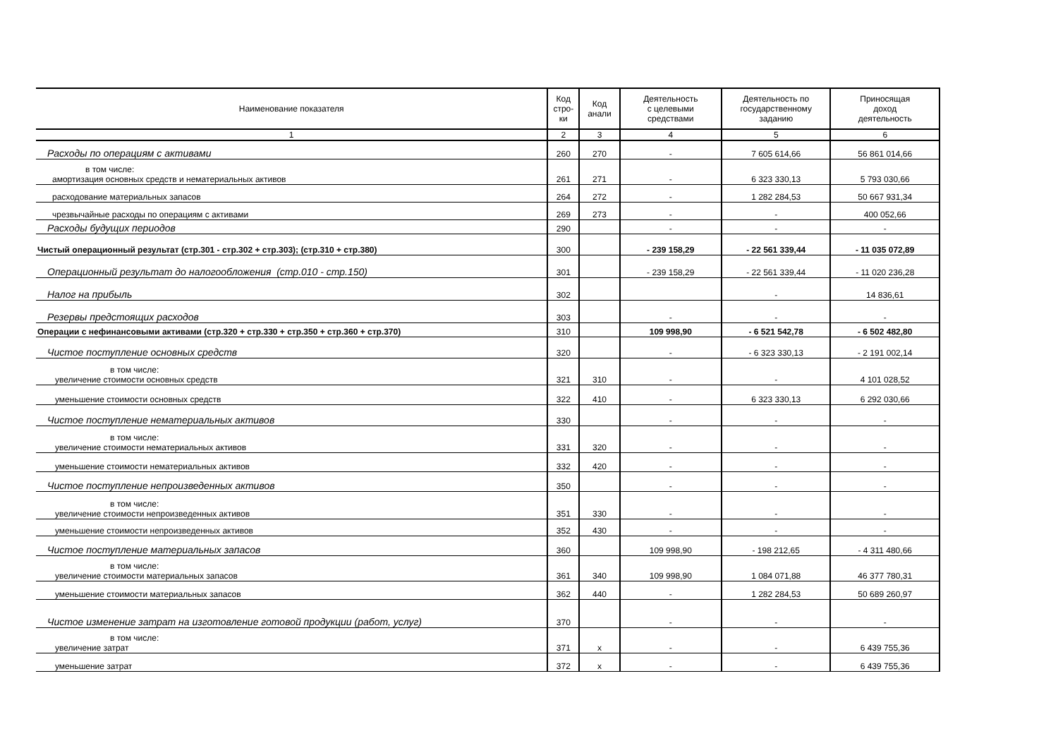| Наименование показателя | Код стро- ки | Код анали | Деятельность с целевыми средствами | Деятельность по государственному заданию | Приносящая доход деятельность |
| --- | --- | --- | --- | --- | --- |
| 1 | 2 | 3 | 4 | 5 | 6 |
| Расходы по операциям с активами | 260 | 270 | - | 7 605 614,66 | 56 861 014,66 |
| в том числе: амортизация основных средств и нематериальных активов | 261 | 271 | - | 6 323 330,13 | 5 793 030,66 |
| расходование материальных запасов | 264 | 272 | - | 1 282 284,53 | 50 667 931,34 |
| чрезвычайные расходы по операциям с активами | 269 | 273 | - | - | 400 052,66 |
| Расходы будущих периодов | 290 | | - | - | - |
| Чистый операционный результат (стр.301 - стр.302 + стр.303); (стр.310 + стр.380) | 300 | | - 239 158,29 | - 22 561 339,44 | - 11 035 072,89 |
| Операционный результат до налогообложения (стр.010 - стр.150) | 301 | | - 239 158,29 | - 22 561 339,44 | - 11 020 236,28 |
| Налог на прибыль | 302 | | | - | 14 836,61 |
| Резервы предстоящих расходов | 303 | | - | - | - |
| Операции с нефинансовыми активами (стр.320 + стр.330 + стр.350 + стр.360 + стр.370) | 310 | | 109 998,90 | - 6 521 542,78 | - 6 502 482,80 |
| Чистое поступление основных средств | 320 | | - | - 6 323 330,13 | - 2 191 002,14 |
| в том числе: увеличение стоимости основных средств | 321 | 310 | - | - | 4 101 028,52 |
| уменьшение стоимости основных средств | 322 | 410 | - | 6 323 330,13 | 6 292 030,66 |
| Чистое поступление нематериальных активов | 330 | | - | - | - |
| в том числе: увеличение стоимости нематериальных активов | 331 | 320 | - | - | - |
| уменьшение стоимости нематериальных активов | 332 | 420 | - | - | - |
| Чистое поступление непроизведенных активов | 350 | | - | - | - |
| в том числе: увеличение стоимости непроизведенных активов | 351 | 330 | - | - | - |
| уменьшение стоимости непроизведенных активов | 352 | 430 | - | - | - |
| Чистое поступление материальных запасов | 360 | | 109 998,90 | - 198 212,65 | - 4 311 480,66 |
| в том числе: увеличение стоимости материальных запасов | 361 | 340 | 109 998,90 | 1 084 071,88 | 46 377 780,31 |
| уменьшение стоимости материальных запасов | 362 | 440 | - | 1 282 284,53 | 50 689 260,97 |
| Чистое изменение затрат на изготовление готовой продукции (работ, услуг) | 370 | | - | - | - |
| в том числе: увеличение затрат | 371 | х | - | - | 6 439 755,36 |
| уменьшение затрат | 372 | х | - | - | 6 439 755,36 |